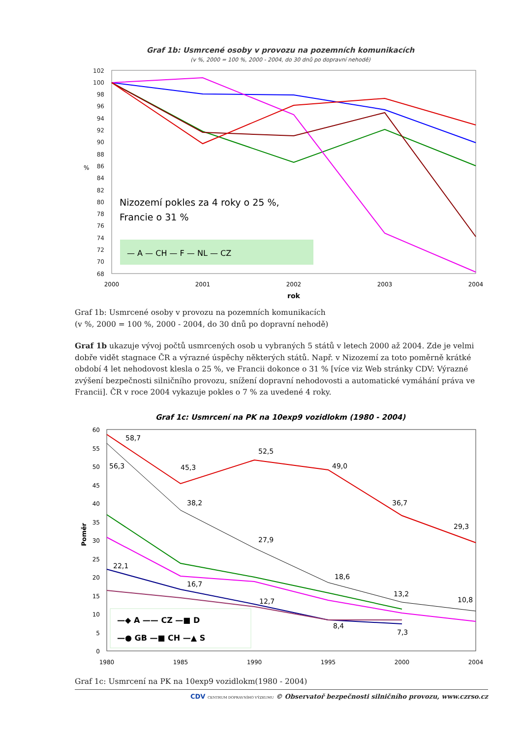Graf 1b: Usmrcené osoby v provozu na pozemních komunikacích
(v %, 2000 = 100 %, 2000 - 2004, do 30 dnů po dopravní nehodě)
102
100
98
96
94
92
90
88
86
84
82
80
78
76
74
72
70
68
2000
2001
2002
2003
2004
rok
%
Nizozemí pokles za 4 roky o 25 %,
Francie o 31 %
— A — CH — F — NL — CZ
Graf 1b: Usmrcené osoby v provozu na pozemních komunikacích
(v %, 2000 = 100 %, 2000 - 2004, do 30 dnů po dopravní nehodě)
Graf 1b ukazuje vývoj počtů usmrcených osob u vybraných 5 států v letech 2000 až 2004. Zde je velmi dobře vidět stagnace ČR a výrazné úspěchy některých států. Např. v Nizozemí za toto poměrně krátké období 4 let nehodovost klesla o 25 %, ve Francii dokonce o 31 % [více viz Web stránky CDV: Výrazné zvýšení bezpečnosti silničního provozu, snížení dopravní nehodovosti a automatické vymáhání práva ve Francii]. ČR v roce 2004 vykazuje pokles o 7 % za uvedené 4 roky.
Graf 1c: Usmrcení na PK na 10exp9 vozidlokm (1980 - 2004)
60
55
50
45
40
35
30
25
20
15
10
5
0
1980
1985
1990
1995
2000
2004
Poměr
58,7
56,3
45,3
52,5
49,0
38,2
36,7
29,3
27,9
22,1
16,7
18,6
13,2
10,8
12,7
8,4
7,3
—◆ A —— CZ —■ D
—● GB —■ CH —▲ S
Graf 1c: Usmrcení na PK na 10exp9 vozidlokm(1980 - 2004)
CDV CENTRUM DOPRAVNÍHO VÝZKUMU © Observatoř bezpečnosti silničního provozu, www.czrso.cz